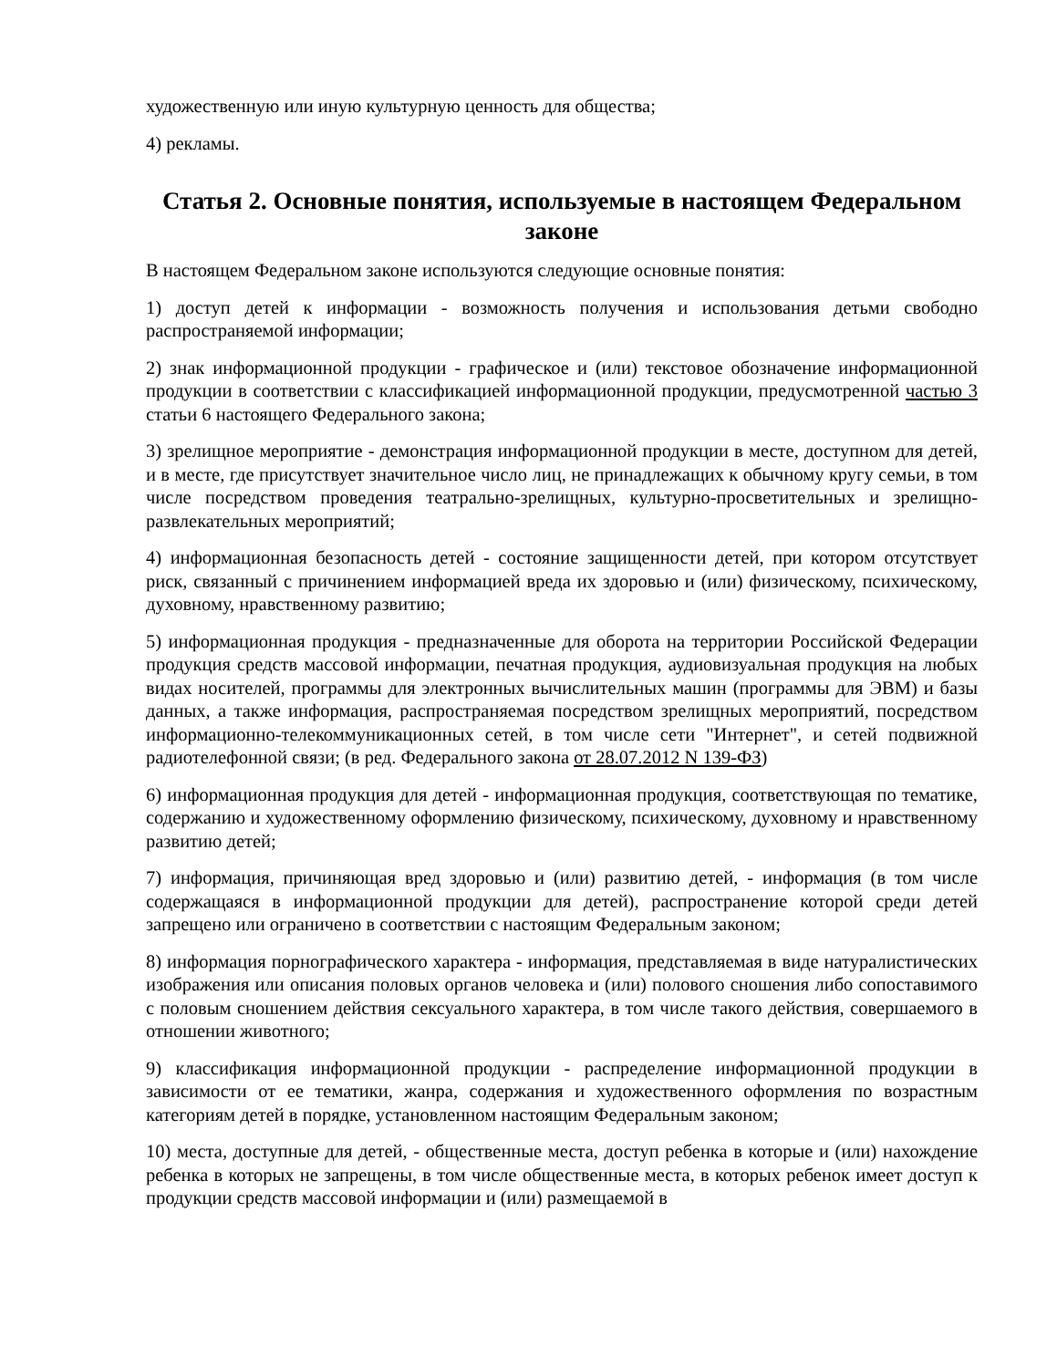художественную или иную культурную ценность для общества;
4) рекламы.
Статья 2. Основные понятия, используемые в настоящем Федеральном законе
В настоящем Федеральном законе используются следующие основные понятия:
1) доступ детей к информации - возможность получения и использования детьми свободно распространяемой информации;
2) знак информационной продукции - графическое и (или) текстовое обозначение информационной продукции в соответствии с классификацией информационной продукции, предусмотренной частью 3 статьи 6 настоящего Федерального закона;
3) зрелищное мероприятие - демонстрация информационной продукции в месте, доступном для детей, и в месте, где присутствует значительное число лиц, не принадлежащих к обычному кругу семьи, в том числе посредством проведения театрально-зрелищных, культурно-просветительных и зрелищно-развлекательных мероприятий;
4) информационная безопасность детей - состояние защищенности детей, при котором отсутствует риск, связанный с причинением информацией вреда их здоровью и (или) физическому, психическому, духовному, нравственному развитию;
5) информационная продукция - предназначенные для оборота на территории Российской Федерации продукция средств массовой информации, печатная продукция, аудиовизуальная продукция на любых видах носителей, программы для электронных вычислительных машин (программы для ЭВМ) и базы данных, а также информация, распространяемая посредством зрелищных мероприятий, посредством информационно-телекоммуникационных сетей, в том числе сети "Интернет", и сетей подвижной радиотелефонной связи; (в ред. Федерального закона от 28.07.2012 N 139-ФЗ)
6) информационная продукция для детей - информационная продукция, соответствующая по тематике, содержанию и художественному оформлению физическому, психическому, духовному и нравственному развитию детей;
7) информация, причиняющая вред здоровью и (или) развитию детей, - информация (в том числе содержащаяся в информационной продукции для детей), распространение которой среди детей запрещено или ограничено в соответствии с настоящим Федеральным законом;
8) информация порнографического характера - информация, представляемая в виде натуралистических изображения или описания половых органов человека и (или) полового сношения либо сопоставимого с половым сношением действия сексуального характера, в том числе такого действия, совершаемого в отношении животного;
9) классификация информационной продукции - распределение информационной продукции в зависимости от ее тематики, жанра, содержания и художественного оформления по возрастным категориям детей в порядке, установленном настоящим Федеральным законом;
10) места, доступные для детей, - общественные места, доступ ребенка в которые и (или) нахождение ребенка в которых не запрещены, в том числе общественные места, в которых ребенок имеет доступ к продукции средств массовой информации и (или) размещаемой в